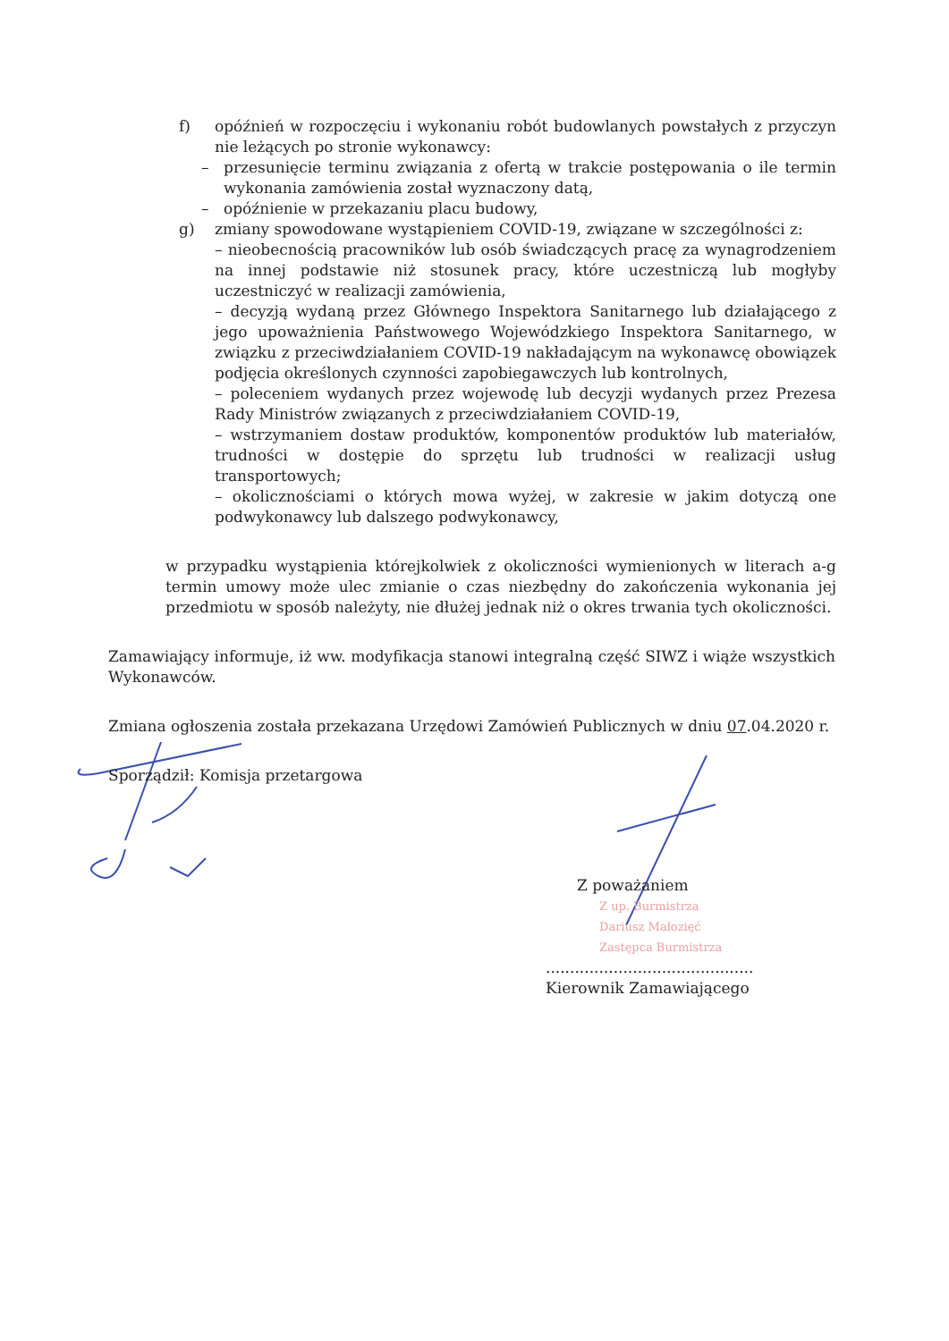f) opóźnień w rozpoczęciu i wykonaniu robót budowlanych powstałych z przyczyn nie leżących po stronie wykonawcy:
– przesunięcie terminu związania z ofertą w trakcie postępowania o ile termin wykonania zamówienia został wyznaczony datą,
– opóźnienie w przekazaniu placu budowy,
g) zmiany spowodowane wystąpieniem COVID-19, związane w szczególności z:
– nieobecnością pracowników lub osób świadczących pracę za wynagrodzeniem na innej podstawie niż stosunek pracy, które uczestniczą lub mogłyby uczestniczyć w realizacji zamówienia,
– decyzją wydaną przez Głównego Inspektora Sanitarnego lub działającego z jego upoważnienia Państwowego Wojewódzkiego Inspektora Sanitarnego, w związku z przeciwdziałaniem COVID-19 nakładającym na wykonawcę obowiązek podjęcia określonych czynności zapobiegawczych lub kontrolnych,
– poleceniem wydanych przez wojewodę lub decyzji wydanych przez Prezesa Rady Ministrów związanych z przeciwdziałaniem COVID-19,
– wstrzymaniem dostaw produktów, komponentów produktów lub materiałów, trudności w dostępie do sprzętu lub trudności w realizacji usług transportowych;
– okolicznościami o których mowa wyżej, w zakresie w jakim dotyczą one podwykonawcy lub dalszego podwykonawcy,
w przypadku wystąpienia którejkolwiek z okoliczności wymienionych w literach a-g termin umowy może ulec zmianie o czas niezbędny do zakończenia wykonania jej przedmiotu w sposób należyty, nie dłużej jednak niż o okres trwania tych okoliczności.
Zamawiający informuje, iż ww. modyfikacja stanowi integralną część SIWZ i wiąże wszystkich Wykonawców.
Zmiana ogłoszenia została przekazana Urzędowi Zamówień Publicznych w dniu 07.04.2020 r.
Sporządził: Komisja przetargowa
Z poważaniem
Z up. Burmistrza
Dariusz Małozięć
Zastępca Burmistrza
...........................................
Kierownik Zamawiającego